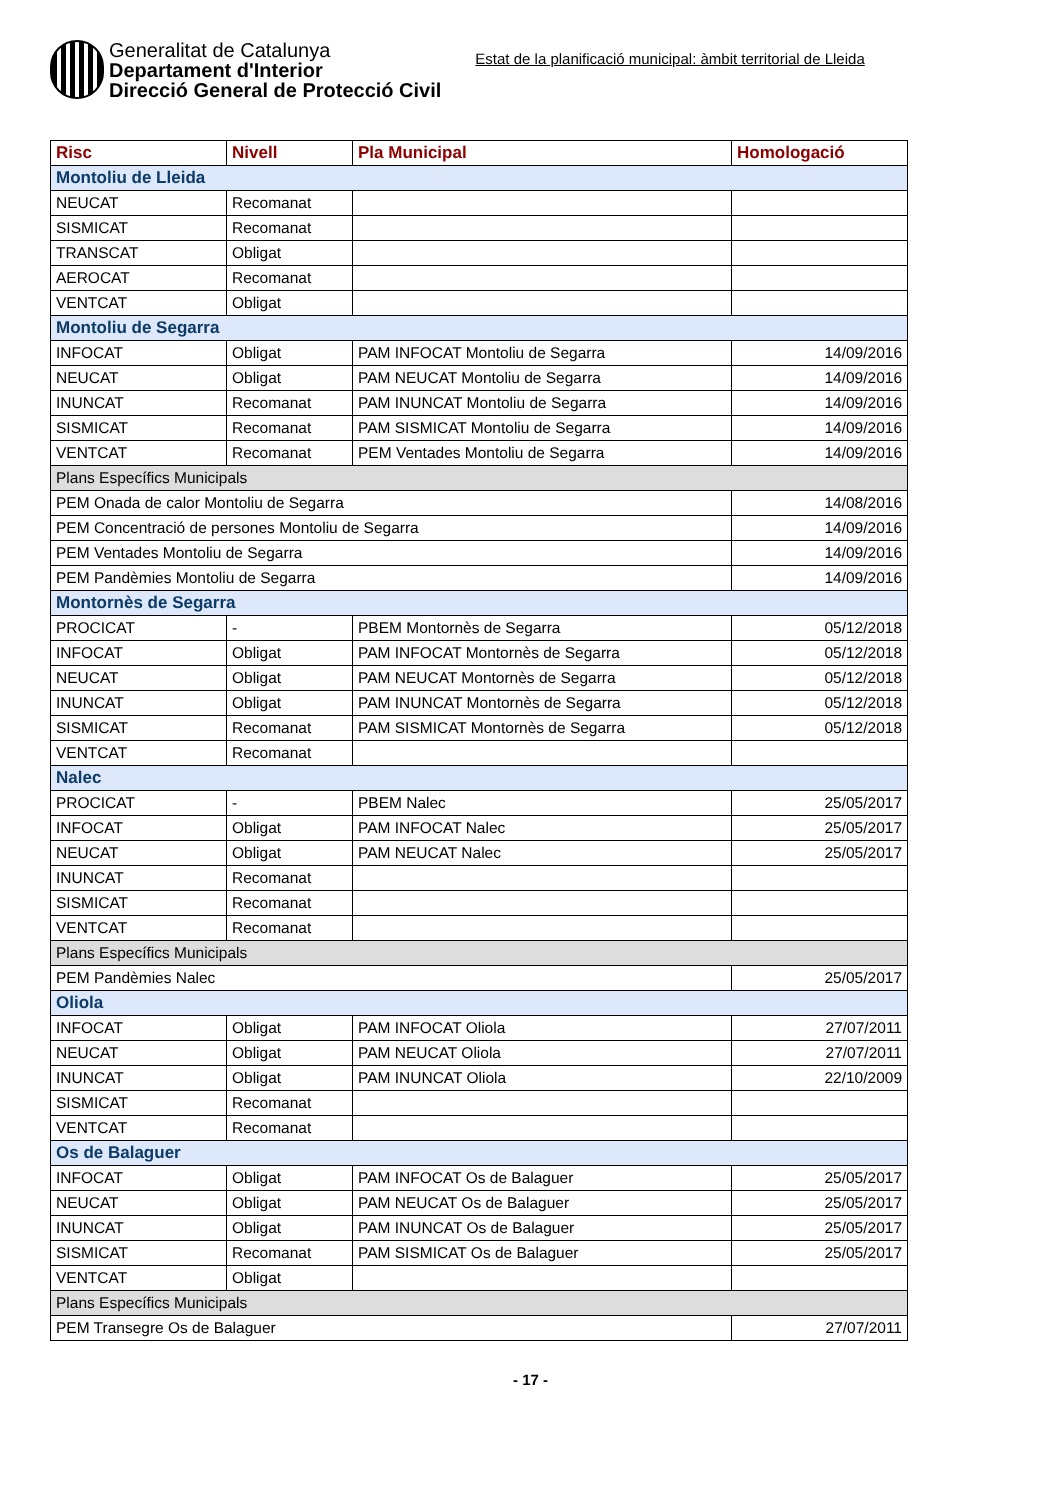Generalitat de Catalunya
Departament d'Interior
Direcció General de Protecció Civil
Estat de la planificació municipal: àmbit territorial de Lleida
| Risc | Nivell | Pla Municipal | Homologació |
| --- | --- | --- | --- |
| Montoliu de Lleida | | | |
| NEUCAT | Recomanat | | |
| SISMICAT | Recomanat | | |
| TRANSCAT | Obligat | | |
| AEROCAT | Recomanat | | |
| VENTCAT | Obligat | | |
| Montoliu de Segarra | | | |
| INFOCAT | Obligat | PAM INFOCAT Montoliu de Segarra | 14/09/2016 |
| NEUCAT | Obligat | PAM NEUCAT Montoliu de Segarra | 14/09/2016 |
| INUNCAT | Recomanat | PAM INUNCAT Montoliu de Segarra | 14/09/2016 |
| SISMICAT | Recomanat | PAM SISMICAT Montoliu de Segarra | 14/09/2016 |
| VENTCAT | Recomanat | PEM Ventades Montoliu de Segarra | 14/09/2016 |
| Plans Específics Municipals | | | |
| PEM Onada de calor Montoliu de Segarra | | | 14/08/2016 |
| PEM Concentració de persones Montoliu de Segarra | | | 14/09/2016 |
| PEM Ventades Montoliu de Segarra | | | 14/09/2016 |
| PEM Pandèmies Montoliu de Segarra | | | 14/09/2016 |
| Montornès de Segarra | | | |
| PROCICAT | - | PBEM Montornès de Segarra | 05/12/2018 |
| INFOCAT | Obligat | PAM INFOCAT Montornès de Segarra | 05/12/2018 |
| NEUCAT | Obligat | PAM NEUCAT Montornès de Segarra | 05/12/2018 |
| INUNCAT | Obligat | PAM INUNCAT Montornès de Segarra | 05/12/2018 |
| SISMICAT | Recomanat | PAM SISMICAT Montornès de Segarra | 05/12/2018 |
| VENTCAT | Recomanat | | |
| Nalec | | | |
| PROCICAT | - | PBEM Nalec | 25/05/2017 |
| INFOCAT | Obligat | PAM INFOCAT Nalec | 25/05/2017 |
| NEUCAT | Obligat | PAM NEUCAT Nalec | 25/05/2017 |
| INUNCAT | Recomanat | | |
| SISMICAT | Recomanat | | |
| VENTCAT | Recomanat | | |
| Plans Específics Municipals | | | |
| PEM Pandèmies Nalec | | | 25/05/2017 |
| Oliola | | | |
| INFOCAT | Obligat | PAM INFOCAT Oliola | 27/07/2011 |
| NEUCAT | Obligat | PAM NEUCAT Oliola | 27/07/2011 |
| INUNCAT | Obligat | PAM INUNCAT Oliola | 22/10/2009 |
| SISMICAT | Recomanat | | |
| VENTCAT | Recomanat | | |
| Os de Balaguer | | | |
| INFOCAT | Obligat | PAM INFOCAT Os de Balaguer | 25/05/2017 |
| NEUCAT | Obligat | PAM NEUCAT Os de Balaguer | 25/05/2017 |
| INUNCAT | Obligat | PAM INUNCAT Os de Balaguer | 25/05/2017 |
| SISMICAT | Recomanat | PAM SISMICAT Os de Balaguer | 25/05/2017 |
| VENTCAT | Obligat | | |
| Plans Específics Municipals | | | |
| PEM Transegre Os de Balaguer | | | 27/07/2011 |
- 17 -